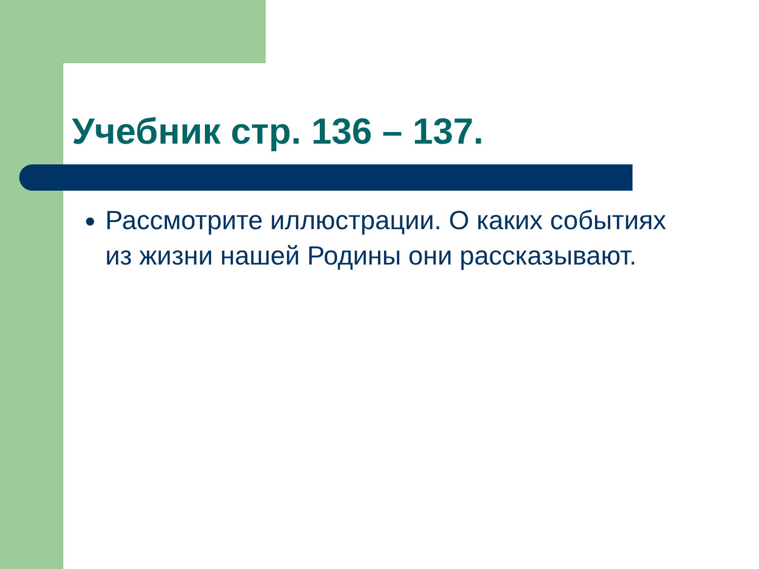Учебник стр. 136 – 137.
Рассмотрите иллюстрации. О каких событиях из жизни нашей Родины они рассказывают.